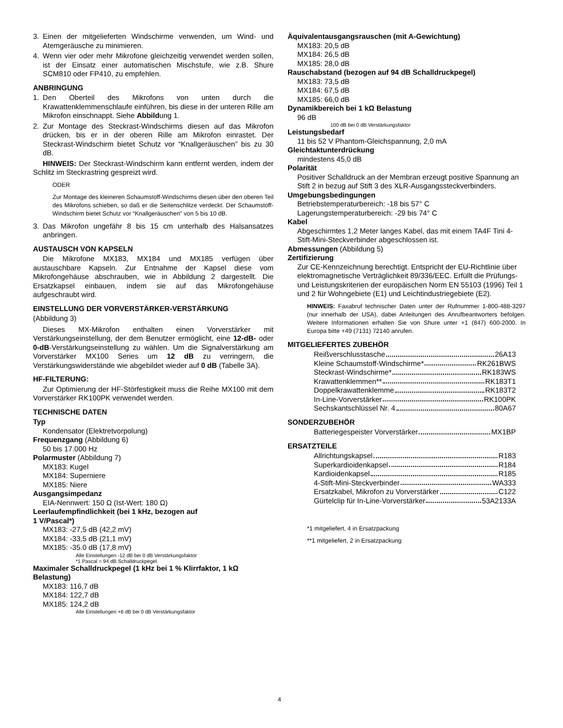3. Einen der mitgelieferten Windschirme verwenden, um Wind- und Atemgeräusche zu minimieren.
4. Wenn vier oder mehr Mikrofone gleichzeitig verwendet werden sollen, ist der Einsatz einer automatischen Mischstufe, wie z.B. Shure SCM810 oder FP410, zu empfehlen.
ANBRINGUNG
1. Den Oberteil des Mikrofons von unten durch die Krawattenklemmenschlaufe einführen, bis diese in der unteren Rille am Mikrofon einschnappt. Siehe Abbildung 1.
2. Zur Montage des Steckrast-Windschirms diesen auf das Mikrofon drücken, bis er in der oberen Rille am Mikrofon einrastet. Der Steckrast-Windschirm bietet Schutz vor “Knallgeräuschen” bis zu 30 dB.
HINWEIS: Der Steckrast-Windschirm kann entfernt werden, indem der Schlitz im Steckrastring gespreizt wird.
ODER
Zur Montage des kleineren Schaumstoff-Windschirms diesen über den oberen Teil des Mikrofons schieben, so daß er die Seitenschlitze verdeckt. Der Schaumstoff-Windschirm bietet Schutz vor “Knallgeräuschen” von 5 bis 10 dB.
3. Das Mikrofon ungefähr 8 bis 15 cm unterhalb des Halsansatzes anbringen.
AUSTAUSCH VON KAPSELN
Die Mikrofone MX183, MX184 und MX185 verfügen über austauschbare Kapseln. Zur Entnahme der Kapsel diese vom Mikrofongehäuse abschrauben, wie in Abbildung 2 dargestellt. Die Ersatzkapsel einbauen, indem sie auf das Mikrofongehäuse aufgeschraubt wird.
EINSTELLUNG DER VORVERSTÄRKER-VERSTÄRKUNG
(Abbildung 3)
Dieses MX-Mikrofon enthalten einen Vorverstärker mit Verstärkungseinstellung, der dem Benutzer ermöglicht, eine 12-dB- oder 0-dB-Verstärkungseinstellung zu wählen. Um die Signalverstärkung am Vorverstärker MX100 Series um 12 dB zu verringern, die Verstärkungswiderstände wie abgebildet wieder auf 0 dB (Tabelle 3A).
HF-FILTERUNG:
Zur Optimierung der HF-Störfestigkeit muss die Reihe MX100 mit dem Vorverstärker RK100PK verwendet werden.
TECHNISCHE DATEN
Typ
Kondensator (Elektretvorpolung)
Frequenzgang (Abbildung 6)
50 bis 17.000 Hz
Polarmuster (Abbildung 7)
MX183: Kugel
MX184: Superniere
MX185: Niere
Ausgangsimpedanz
EIA-Nennwert: 150 Ω (Ist-Wert: 180 Ω)
Leerlaufempfindlichkeit (bei 1 kHz, bezogen auf
1 V/Pascal*)
MX183: -27,5 dB (42,2 mV)
MX184: -33,5 dB (21,1 mV)
MX185: -35.0 dB (17,8 mV)
Alle Einstellungen -12 dB bei 0 dB Verstärkungsfaktor
*1 Pascal = 94 dB Schalldruckpegel
Maximaler Schalldruckpegel (1 kHz bei 1 % Klirrfaktor, 1 kΩ Belastung)
MX183: 116,7 dB
MX184: 122,7 dB
MX185: 124,2 dB
Alle Einstellungen +6 dB bei 0 dB Verstärkungsfaktor
Äquivalentausgangsrauschen (mit A-Gewichtung)
MX183: 20,5 dB
MX184: 26,5 dB
MX185: 28,0 dB
Rauschabstand (bezogen auf 94 dB Schalldruckpegel)
MX183: 73,5 dB
MX184: 67,5 dB
MX185: 66,0 dB
Dynamikbereich bei 1 kΩ Belastung
96 dB
100 dB bei 0 dB Verstärkungsfaktor
Leistungsbedarf
11 bis 52 V Phantom-Gleichspannung, 2,0 mA
Gleichtaktunterdrückung
mindestens 45,0 dB
Polarität
Positiver Schalldruck an der Membran erzeugt positive Spannung an Stift 2 in bezug auf Stift 3 des XLR-Ausgangssteckverbinders.
Umgebungsbedingungen
Betriebstemperaturbereich: -18 bis 57° C
Lagerungstemperaturbereich: -29 bis 74° C
Kabel
Abgeschirmtes 1,2 Meter langes Kabel, das mit einem TA4F Tini 4-Stift-Mini-Steckverbinder abgeschlossen ist.
Abmessungen (Abbildung 5)
Zertifizierung
Zur CE-Kennzeichnung berechtigt. Entspricht der EU-Richtlinie über elektromagnetische Verträglichkeit 89/336/EEC. Erfüllt die Prüfungs- und Leistungskriterien der europäischen Norm EN 55103 (1996) Teil 1 und 2 für Wohngebiete (E1) und Leichtindustriegebiete (E2).
HINWEIS: Faxabruf technischer Daten unter der Rufnummer 1-800-488-3297 (nur innerhalb der USA), dabei Anleitungen des Anrufbeantworters befolgen. Weitere Informationen erhalten Sie von Shure unter +1 (847) 600-2000. In Europa bitte +49 (7131) 72140 anrufen.
MITGELIEFERTES ZUBEHÖR
Reißverschlusstasche 26A13
Kleine Schaumstoff-Windschirme* RK261BWS
Steckrast-Windschirme* RK183WS
Krawattenklemmen** RK183T1
Doppelkrawattenklemme RK183T2
In-Line-Vorverstärker RK100PK
Sechskantschlüssel Nr. 4 80A67
SONDERZUBEHÖR
Batteriegespeister Vorverstärker MX1BP
ERSATZTEILE
Allrichtungskapsel R183
Superkardioidenkapsel R184
Kardioidenkapsel R185
4-Stift-Mini-Steckverbinder WA333
Ersatzkabel, Mikrofon zu Vorverstärker C122
Gürtelclip für In-Line-Vorverstärker 53A2133A
*1 mitgeliefert, 4 in Ersatzpackung
**1 mitgeliefert, 2 in Ersatzpackung
4